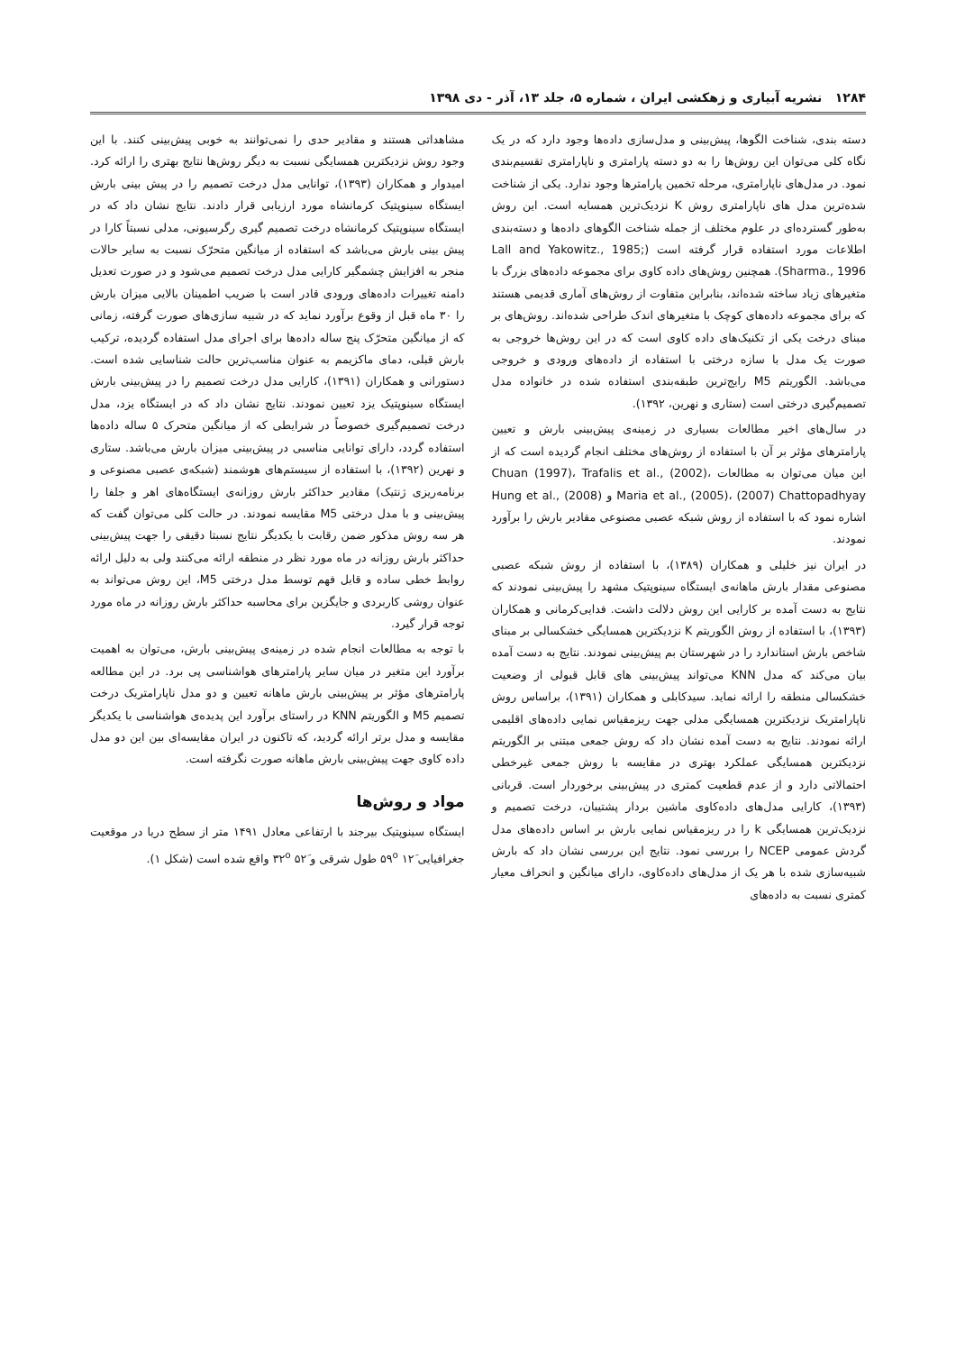۱۲۸۴ نشریه آبیاری و زهکشی ایران ، شماره ۵، جلد ۱۳، آذر - دی ۱۳۹۸
دسته بندی، شناخت الگوها، پیش‌بینی و مدل‌سازی داده‌ها وجود دارد که در یک نگاه کلی می‌توان این روش‌ها را به دو دسته پارامتری و ناپارامتری تقسیم‌بندی نمود. در مدل‌های ناپارامتری، مرحله تخمین پارامترها وجود ندارد. یکی از شناخت شده‌ترین مدل های ناپارامتری روش K نزدیک‌ترین همسایه است. این روش به‌طور گسترده‌ای در علوم مختلف از جمله شناخت الگوهای داده‌ها و دسته‌بندی اطلاعات مورد استفاده قرار گرفته است (Lall and Yakowitz., 1985; Sharma., 1996). همچنین روش‌های داده کاوی برای مجموعه داده‌های بزرگ با متغیرهای زیاد ساخته شده‌اند، بنابراین متفاوت از روش‌های آماری قدیمی هستند که برای مجموعه داده‌های کوچک با متغیرهای اندک طراحی شده‌اند. روش‌های بر مبنای درخت یکی از تکنیک‌های داده کاوی است که در این روش‌ها خروجی به صورت یک مدل با سازه درختی با استفاده از داده‌های ورودی و خروجی می‌باشد. الگوریتم M5 رایج‌ترین طبقه‌بندی استفاده شده در خانواده مدل تصمیم‌گیری درختی است (ستاری و نهرین، ۱۳۹۲).
در سال‌های اخیر مطالعات بسیاری در زمینه‌ی پیش‌بینی بارش و تعیین پارامترهای مؤثر بر آن با استفاده از روش‌های مختلف انجام گردیده است که از این میان می‌توان به مطالعات Chuan (1997)، Trafalis et al., (2002)، Maria et al., (2005)، (2007) Chattopadhyay و Hung et al., (2008) اشاره نمود که با استفاده از روش شبکه عصبی مصنوعی مقادیر بارش را برآورد نمودند.
در ایران نیز خلیلی و همکاران (۱۳۸۹)، با استفاده از روش شبکه عصبی مصنوعی مقدار بارش ماهانه‌ی ایستگاه سینوپتیک مشهد را پیش‌بینی نمودند که نتایج به دست آمده بر کارایی این روش دلالت داشت. فدایی‌کرمانی و همکاران (۱۳۹۳)، با استفاده از روش الگوریتم K نزدیکترین همسایگی خشکسالی بر مبنای شاخص بارش استاندارد را در شهرستان بم پیش‌بینی نمودند. نتایج به دست آمده بیان می‌کند که مدل KNN می‌تواند پیش‌بینی های قابل قبولی از وضعیت خشکسالی منطقه را ارائه نماید. سیدکابلی و همکاران (۱۳۹۱)، براساس روش ناپارامتریک نزدیکترین همسایگی مدلی جهت ریزمقیاس نمایی داده‌های اقلیمی ارائه نمودند. نتایج به دست آمده نشان داد که روش جمعی مبتنی بر الگوریتم نزدیکترین همسایگی عملکرد بهتری در مقایسه با روش جمعی غیرخطی احتمالاتی دارد و از عدم قطعیت کمتری در پیش‌بینی برخوردار است. قربانی (۱۳۹۳)، کارایی مدل‌های داده‌کاوی ماشین بردار پشتیبان، درخت تصمیم و نزدیک‌ترین همسایگی k را در ریزمقیاس نمایی بارش بر اساس داده‌های مدل گردش عمومی NCEP را بررسی نمود. نتایج این بررسی نشان داد که بارش شبیه‌سازی شده با هر یک از مدل‌های داده‌کاوی، دارای میانگین و انحراف معیار کمتری نسبت به داده‌های
مشاهداتی هستند و مقادیر حدی را نمی‌توانند به خوبی پیش‌بینی کنند. با این وجود روش نزدیکترین همسایگی نسبت به دیگر روش‌ها نتایج بهتری را ارائه کرد. امیدوار و همکاران (۱۳۹۳)، توانایی مدل درخت تصمیم را در پیش بینی بارش ایستگاه سینوپتیک کرمانشاه مورد ارزیابی قرار دادند. نتایج نشان داد که در ایستگاه سینوپتیک کرمانشاه درخت تصمیم گیری رگرسیونی، مدلی نسبتاً کارا در پیش بینی بارش می‌باشد که استفاده از میانگین متحرّک نسبت به سایر حالات منجر به افزایش چشمگیر کارایی مدل درخت تصمیم می‌شود و در صورت تعدیل دامنه تغییرات داده‌های ورودی قادر است با ضریب اطمینان بالایی میزان بارش را ۳۰ ماه قبل از وقوع برآورد نماید که در شبیه سازی‌های صورت گرفته، زمانی که از میانگین متحرّک پنج ساله داده‌ها برای اجرای مدل استفاده گردیده، ترکیب بارش قبلی، دمای ماکزیمم به عنوان مناسب‌ترین حالت شناسایی شده است. دستورانی و همکاران (۱۳۹۱)، کارایی مدل درخت تصمیم را در پیش‌بینی بارش ایستگاه سینوپتیک یزد تعیین نمودند. نتایج نشان داد که در ایستگاه یزد، مدل درخت تصمیم‌گیری خصوصاً در شرایطی که از میانگین متحرک ۵ ساله داده‌ها استفاده گردد، دارای توانایی مناسبی در پیش‌بینی میزان بارش می‌باشد. ستاری و نهرین (۱۳۹۲)، با استفاده از سیستم‌های هوشمند (شبکه‌ی عصبی مصنوعی و برنامه‌ریزی ژنتیک) مقادیر حداکثر بارش روزانه‌ی ایستگاه‌های اهر و جلفا را پیش‌بینی و با مدل درختی M5 مقایسه نمودند. در حالت کلی می‌توان گفت که هر سه روش مذکور ضمن رقابت با یکدیگر نتایج نسبتا دقیقی را جهت پیش‌بینی حداکثر بارش روزانه در ماه مورد نظر در منطقه ارائه می‌کنند ولی به دلیل ارائه روابط خطی ساده و قابل فهم توسط مدل درختی M5، این روش می‌تواند به عنوان روشی کاربردی و جایگزین برای محاسبه حداکثر بارش روزانه در ماه مورد توجه قرار گیرد.
با توجه به مطالعات انجام شده در زمینه‌ی پیش‌بینی بارش، می‌توان به اهمیت برآورد این متغیر در میان سایر پارامترهای هواشناسی پی برد. در این مطالعه پارامترهای مؤثر بر پیش‌بینی بارش ماهانه تعیین و دو مدل ناپارامتریک درخت تصمیم M5 و الگوریتم KNN در راستای برآورد این پدیده‌ی هواشناسی با یکدیگر مقایسه و مدل برتر ارائه گردید، که تاکنون در ایران مقایسه‌ای بین این دو مدل داده کاوی جهت پیش‌بینی بارش ماهانه صورت نگرفته است.
مواد و روش‌ها
ایستگاه سینوپتیک بیرجند با ارتفاعی معادل ۱۴۹۱ متر از سطح دریا در موقعیت جغرافیایی ۱۲َ ۵۹<sup>o</sup> طول شرقی و ۵۲َ ۳۲<sup>o</sup> واقع شده است (شکل ۱).